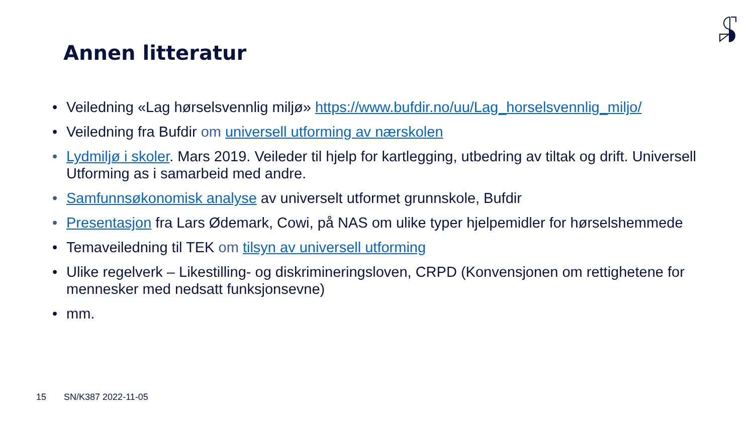Annen litteratur
• Veiledning «Lag hørselsvennlig miljø» https://www.bufdir.no/uu/Lag_horselsvennlig_miljo/
• Veiledning fra Bufdir om universell utforming av nærskolen
• Lydmiljø i skoler. Mars 2019. Veileder til hjelp for kartlegging, utbedring av tiltak og drift. Universell Utforming as i samarbeid med andre.
• Samfunnsøkonomisk analyse av universelt utformet grunnskole, Bufdir
• Presentasjon fra Lars Ødemark, Cowi, på NAS om ulike typer hjelpemidler for hørselshemmede
• Temaveiledning til TEK om tilsyn av universell utforming
• Ulike regelverk – Likestilling- og diskrimineringsloven, CRPD (Konvensjonen om rettighetene for mennesker med nedsatt funksjonsevne)
• mm.
15 SN/K387 2022-11-05